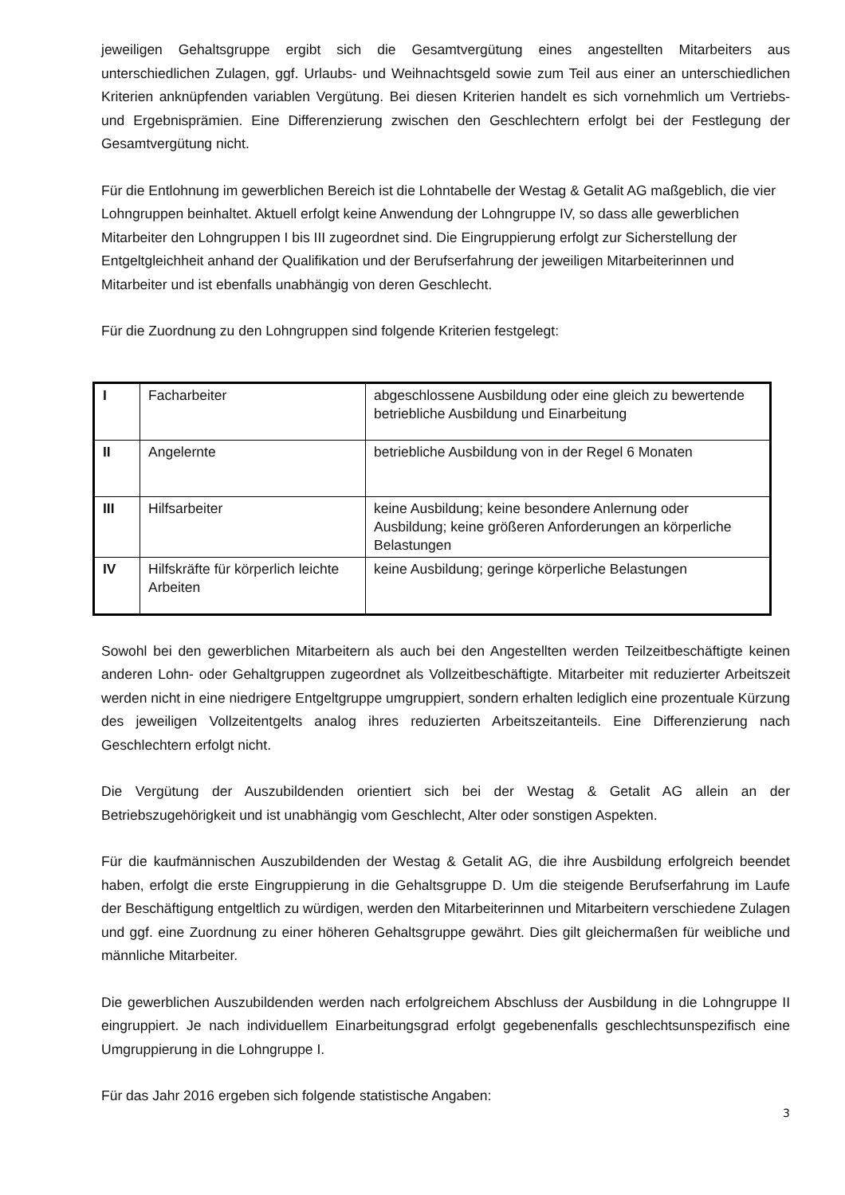jeweiligen Gehaltsgruppe ergibt sich die Gesamtvergütung eines angestellten Mitarbeiters aus unterschiedlichen Zulagen, ggf. Urlaubs- und Weihnachtsgeld sowie zum Teil aus einer an unterschiedlichen Kriterien anknüpfenden variablen Vergütung. Bei diesen Kriterien handelt es sich vornehmlich um Vertriebs- und Ergebnisprämien. Eine Differenzierung zwischen den Geschlechtern erfolgt bei der Festlegung der Gesamtvergütung nicht.
Für die Entlohnung im gewerblichen Bereich ist die Lohntabelle der Westag & Getalit AG maßgeblich, die vier Lohngruppen beinhaltet. Aktuell erfolgt keine Anwendung der Lohngruppe IV, so dass alle gewerblichen Mitarbeiter den Lohngruppen I bis III zugeordnet sind. Die Eingruppierung erfolgt zur Sicherstellung der Entgeltgleichheit anhand der Qualifikation und der Berufserfahrung der jeweiligen Mitarbeiterinnen und Mitarbeiter und ist ebenfalls unabhängig von deren Geschlecht.
Für die Zuordnung zu den Lohngruppen sind folgende Kriterien festgelegt:
| I | Facharbeiter | abgeschlossene Ausbildung oder eine gleich zu bewertende betriebliche Ausbildung und Einarbeitung |
| II | Angelernte | betriebliche Ausbildung von in der Regel 6 Monaten |
| III | Hilfsarbeiter | keine Ausbildung; keine besondere Anlernung oder Ausbildung; keine größeren Anforderungen an körperliche Belastungen |
| IV | Hilfskräfte für körperlich leichte Arbeiten | keine Ausbildung; geringe körperliche Belastungen |
Sowohl bei den gewerblichen Mitarbeitern als auch bei den Angestellten werden Teilzeitbeschäftigte keinen anderen Lohn- oder Gehaltgruppen zugeordnet als Vollzeitbeschäftigte. Mitarbeiter mit reduzierter Arbeitszeit werden nicht in eine niedrigere Entgeltgruppe umgruppiert, sondern erhalten lediglich eine prozentuale Kürzung des jeweiligen Vollzeitentgelts analog ihres reduzierten Arbeitszeitanteils. Eine Differenzierung nach Geschlechtern erfolgt nicht.
Die Vergütung der Auszubildenden orientiert sich bei der Westag & Getalit AG allein an der Betriebszugehörigkeit und ist unabhängig vom Geschlecht, Alter oder sonstigen Aspekten.
Für die kaufmännischen Auszubildenden der Westag & Getalit AG, die ihre Ausbildung erfolgreich beendet haben, erfolgt die erste Eingruppierung in die Gehaltsgruppe D. Um die steigende Berufserfahrung im Laufe der Beschäftigung entgeltlich zu würdigen, werden den Mitarbeiterinnen und Mitarbeitern verschiedene Zulagen und ggf. eine Zuordnung zu einer höheren Gehaltsgruppe gewährt. Dies gilt gleichermaßen für weibliche und männliche Mitarbeiter.
Die gewerblichen Auszubildenden werden nach erfolgreichem Abschluss der Ausbildung in die Lohngruppe II eingruppiert. Je nach individuellem Einarbeitungsgrad erfolgt gegebenenfalls geschlechtsunspezifisch eine Umgruppierung in die Lohngruppe I.
Für das Jahr 2016 ergeben sich folgende statistische Angaben:
3